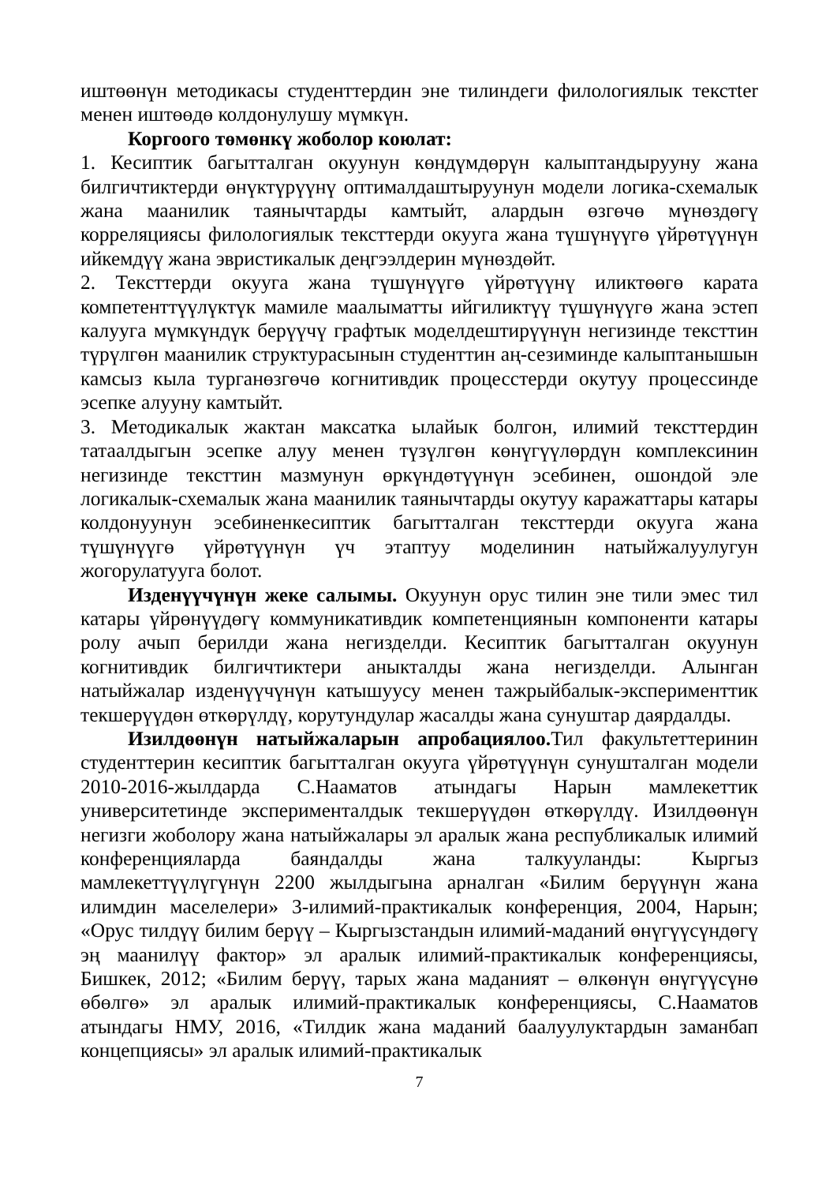иштөөнүн методикасы студенттердин эне тилиндеги филологиялык текстter менен иштөөдө колдонулушу мүмкүн.
Коргоого төмөнкү жоболор коюлат:
1. Кесиптик багытталган окуунун көндүмдөрүн калыптандырууну жана билгичтиктерди өнүктүрүүнү оптималдаштыруунун модели логика-схемалык жана маанилик таянычтарды камтыйт, алардын өзгөчө мүнөздөгү корреляциясы филологиялык тексттерди окууга жана түшүнүүгө үйрөтүүнүн ийкемдүү жана эвристикалык деңгээлдерин мүнөздөйт.
2. Тексттерди окууга жана түшүнүүгө үйрөтүүнү иликтөөгө карата компетенттүүлүктүк мамиле маалыматты ийгиликтүү түшүнүүгө жана эстеп калууга мүмкүндүк берүүчү графтык моделдештирүүнүн негизинде тексттин түрүлгөн маанилик структурасынын студенттин аң-сезиминде калыптанышын камсыз кыла турганөзгөчө когнитивдик процесстерди окутуу процессинде эсепке алууну камтыйт.
3. Методикалык жактан максатка ылайык болгон, илимий тексттердин татаалдыгын эсепке алуу менен түзүлгөн көнүгүүлөрдүн комплексинин негизинде тексттин мазмунун өркүндөтүүнүн эсебинен, ошондой эле логикалык-схемалык жана маанилик таянычтарды окутуу каражаттары катары колдонуунун эсебиненкесиптик багытталган тексттерди окууга жана түшүнүүгө үйрөтүүнүн үч этаптуу моделинин натыйжалуулугун жогорулатууга болот.
Изденүүчүнүн жеке салымы. Окуунун орус тилин эне тили эмес тил катары үйрөнүүдөгү коммуникативдик компетенциянын компоненти катары ролу ачып берилди жана негизделди. Кесиптик багытталган окуунун когнитивдик билгичтиктери аныкталды жана негизделди. Алынган натыйжалар изденүүчүнүн катышуусу менен тажрыйбалык-эксперименттик текшерүүдөн өткөрүлдү, корутундулар жасалды жана сунуштар даярдалды.
Изилдөөнүн натыйжаларын апробациялоо. Тил факультеттеринин студенттерин кесиптик багытталган окууга үйрөтүүнүн сунушталган модели 2010-2016-жылдарда С.Нааматов атындагы Нарын мамлекеттик университетинде эксперименталдык текшерүүдөн өткөрүлдү. Изилдөөнүн негизги жоболору жана натыйжалары эл аралык жана республикалык илимий конференцияларда баяндалды жана талкууланды: Кыргыз мамлекеттүүлүгүнүн 2200 жылдыгына арналган «Билим берүүнүн жана илимдин маселелери» 3-илимий-практикалык конференция, 2004, Нарын; «Орус тилдүү билим берүү – Кыргызстандын илимий-маданий өнүгүүсүндөгү эң маанилүү фактор» эл аралык илимий-практикалык конференциясы, Бишкек, 2012; «Билим берүү, тарых жана маданият – өлкөнүн өнүгүүсүнө өбөлгө» эл аралык илимий-практикалык конференциясы, С.Нааматов атындагы НМУ, 2016, «Тилдик жана маданий баалуулуктардын заманбап концепциясы» эл аралык илимий-практикалык
7